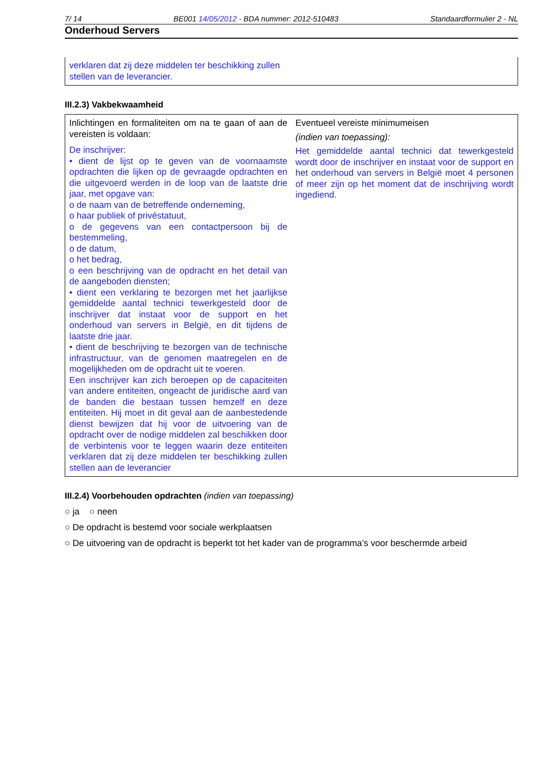7/ 14 BE001 14/05/2012 - BDA nummer: 2012-510483 Standaardformulier 2 - NL
Onderhoud Servers
verklaren dat zij deze middelen ter beschikking zullen
stellen van de leverancier.
III.2.3) Vakbekwaamheid
| Inlichtingen en formaliteiten om na te gaan of aan de vereisten is voldaan: De inschrijver: • dient de lijst op te geven van de voornaamste opdrachten die lijken op de gevraagde opdrachten en die uitgevoerd werden in de loop van de laatste drie jaar, met opgave van: o de naam van de betreffende onderneming, o haar publiek of privéstatuut, o de gegevens van een contactpersoon bij de bestemmeling, o de datum, o het bedrag, o een beschrijving van de opdracht en het detail van de aangeboden diensten; • dient een verklaring te bezorgen met het jaarlijkse gemiddelde aantal technici tewerkgesteld door de inschrijver dat instaat voor de support en het onderhoud van servers in België, en dit tijdens de laatste drie jaar. • dient de beschrijving te bezorgen van de technische infrastructuur, van de genomen maatregelen en de mogelijkheden om de opdracht uit te voeren. Een inschrijver kan zich beroepen op de capaciteiten van andere entiteiten, ongeacht de juridische aard van de banden die bestaan tussen hemzelf en deze entiteiten. Hij moet in dit geval aan de aanbestedende dienst bewijzen dat hij voor de uitvoering van de opdracht over de nodige middelen zal beschikken door de verbintenis voor te leggen waarin deze entiteiten verklaren dat zij deze middelen ter beschikking zullen stellen aan de leverancier | Eventueel vereiste minimumeisen (indien van toepassing): Het gemiddelde aantal technici dat tewerkgesteld wordt door de inschrijver en instaat voor de support en het onderhoud van servers in België moet 4 personen of meer zijn op het moment dat de inschrijving wordt ingediend. |
III.2.4) Voorbehouden opdrachten (indien van toepassing)
○ ja ○ neen
○ De opdracht is bestemd voor sociale werkplaatsen
○ De uitvoering van de opdracht is beperkt tot het kader van de programma’s voor beschermde arbeid